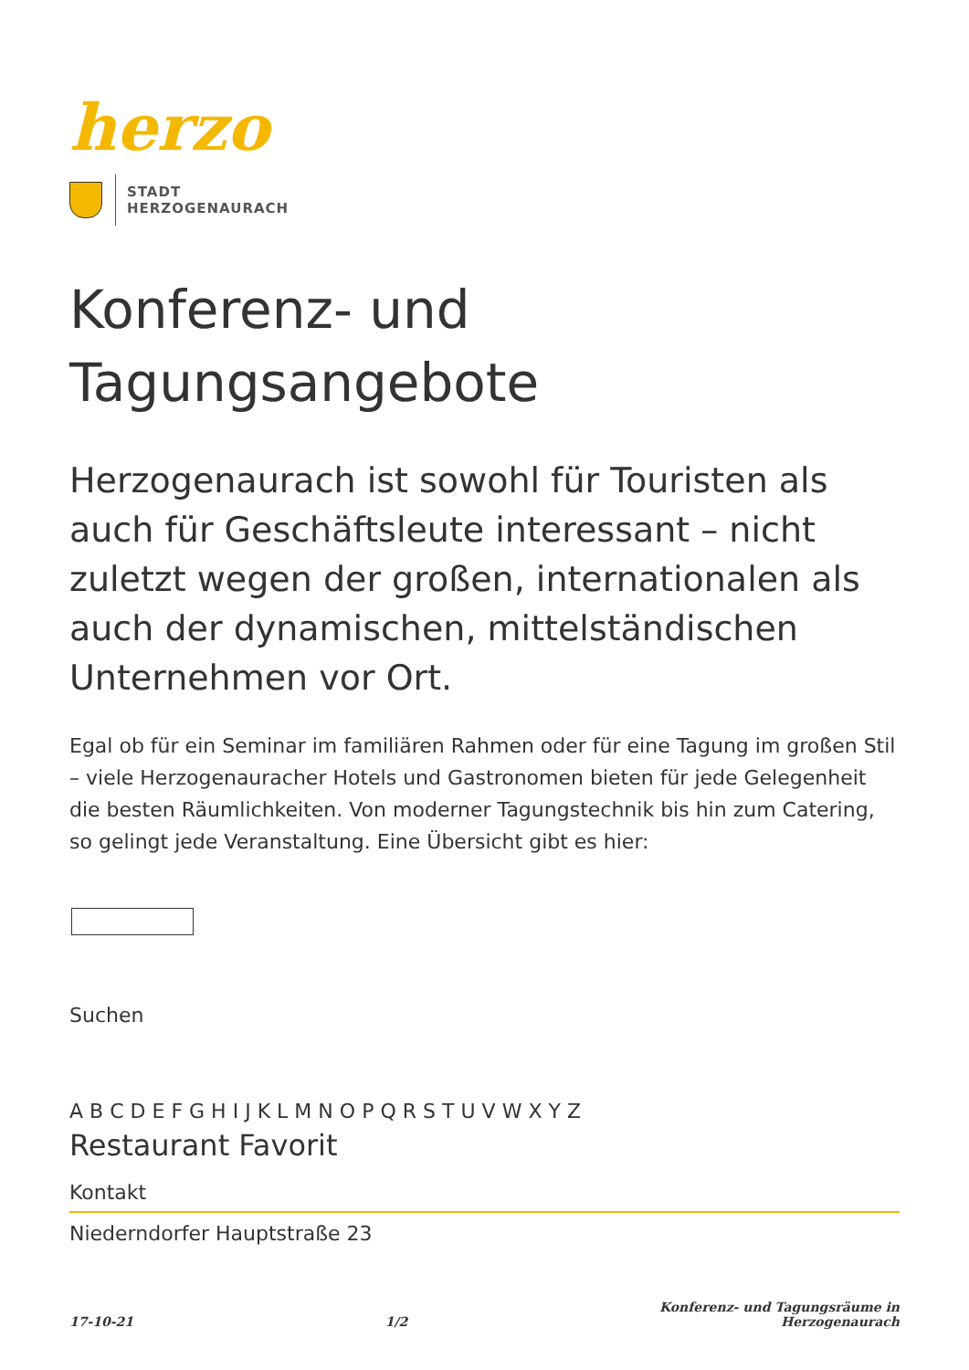herzo
STADT
HERZOGENAURACH
Konferenz- und
Tagungsangebote
Herzogenaurach ist sowohl für Touristen als auch für Geschäftsleute interessant – nicht zuletzt wegen der großen, internationalen als auch der dynamischen, mittelständischen Unternehmen vor Ort.
Egal ob für ein Seminar im familiären Rahmen oder für eine Tagung im großen Stil – viele Herzogenauracher Hotels und Gastronomen bieten für jede Gelegenheit die besten Räumlichkeiten. Von moderner Tagungstechnik bis hin zum Catering, so gelingt jede Veranstaltung. Eine Übersicht gibt es hier:
Suchen
A B C D E F G H I J K L M N O P Q R S T U V W X Y Z
Restaurant Favorit
Kontakt
Niederndorfer Hauptstraße 23
17-10-21 1/2 Konferenz- und Tagungsräume in
Herzogenaurach